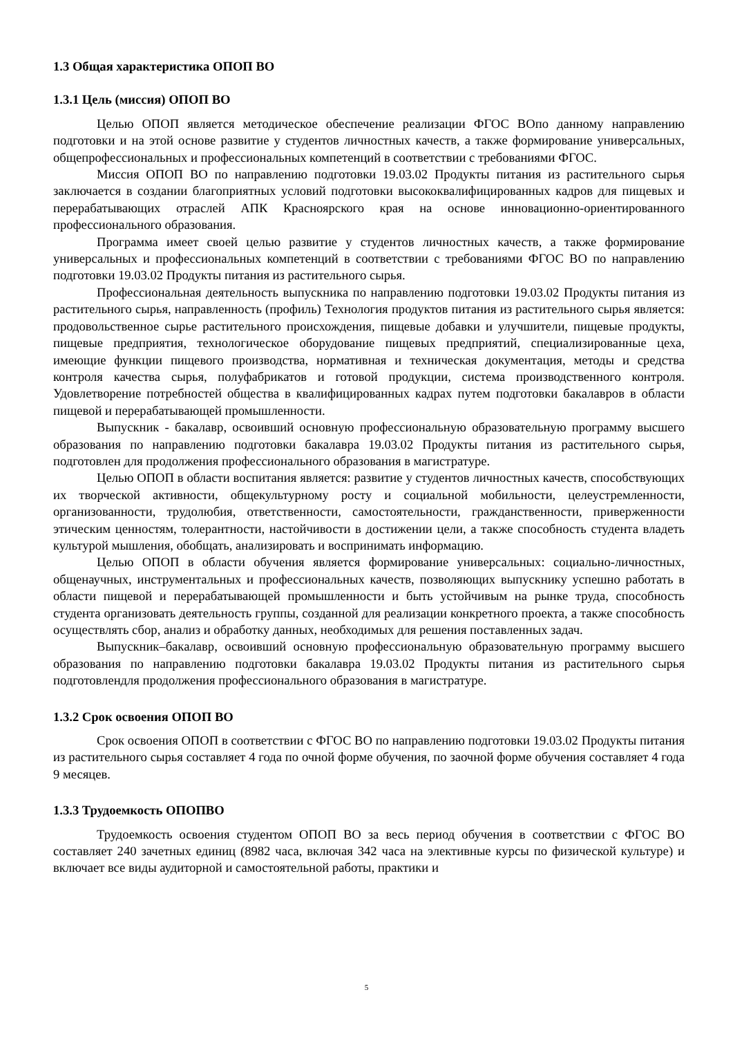1.3 Общая характеристика ОПОП ВО
1.3.1 Цель (миссия) ОПОП ВО
Целью ОПОП является методическое обеспечение реализации ФГОС ВОпо данному направлению подготовки и на этой основе развитие у студентов личностных качеств, а также формирование универсальных, общепрофессиональных и профессиональных компетенций в соответствии с требованиями ФГОС.
Миссия ОПОП ВО по направлению подготовки 19.03.02 Продукты питания из растительного сырья заключается в создании благоприятных условий подготовки высококвалифицированных кадров для пищевых и перерабатывающих отраслей АПК Красноярского края на основе инновационно-ориентированного профессионального образования.
Программа имеет своей целью развитие у студентов личностных качеств, а также формирование универсальных и профессиональных компетенций в соответствии с требованиями ФГОС ВО по направлению подготовки 19.03.02 Продукты питания из растительного сырья.
Профессиональная деятельность выпускника по направлению подготовки 19.03.02 Продукты питания из растительного сырья, направленность (профиль) Технология продуктов питания из растительного сырья является: продовольственное сырье растительного происхождения, пищевые добавки и улучшители, пищевые продукты, пищевые предприятия, технологическое оборудование пищевых предприятий, специализированные цеха, имеющие функции пищевого производства, нормативная и техническая документация, методы и средства контроля качества сырья, полуфабрикатов и готовой продукции, система производственного контроля. Удовлетворение потребностей общества в квалифицированных кадрах путем подготовки бакалавров в области пищевой и перерабатывающей промышленности.
Выпускник - бакалавр, освоивший основную профессиональную образовательную программу высшего образования по направлению подготовки бакалавра 19.03.02 Продукты питания из растительного сырья, подготовлен для продолжения профессионального образования в магистратуре.
Целью ОПОП в области воспитания является: развитие у студентов личностных качеств, способствующих их творческой активности, общекультурному росту и социальной мобильности, целеустремленности, организованности, трудолюбия, ответственности, самостоятельности, гражданственности, приверженности этическим ценностям, толерантности, настойчивости в достижении цели, а также способность студента владеть культурой мышления, обобщать, анализировать и воспринимать информацию.
Целью ОПОП в области обучения является формирование универсальных: социально-личностных, общенаучных, инструментальных и профессиональных качеств, позволяющих выпускнику успешно работать в области пищевой и перерабатывающей промышленности и быть устойчивым на рынке труда, способность студента организовать деятельность группы, созданной для реализации конкретного проекта, а также способность осуществлять сбор, анализ и обработку данных, необходимых для решения поставленных задач.
Выпускник–бакалавр, освоивший основную профессиональную образовательную программу высшего образования по направлению подготовки бакалавра 19.03.02 Продукты питания из растительного сырья подготовлендля продолжения профессионального образования в магистратуре.
1.3.2 Срок освоения ОПОП ВО
Срок освоения ОПОП в соответствии с ФГОС ВО по направлению подготовки 19.03.02 Продукты питания из растительного сырья составляет 4 года по очной форме обучения, по заочной форме обучения составляет 4 года 9 месяцев.
1.3.3 Трудоемкость ОПОПВО
Трудоемкость освоения студентом ОПОП ВО за весь период обучения в соответствии с ФГОС ВО составляет 240 зачетных единиц (8982 часа, включая 342 часа на элективные курсы по физической культуре) и включает все виды аудиторной и самостоятельной работы, практики и
5